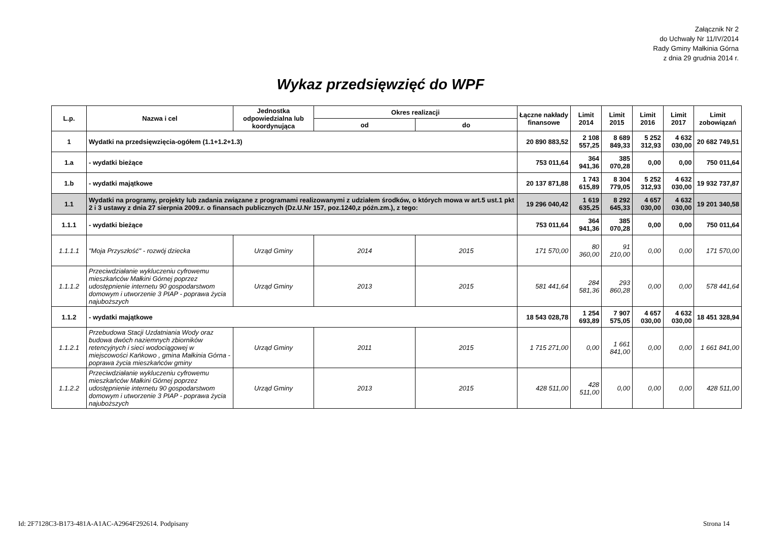Załącznik Nr 2
do Uchwały Nr 11/IV/2014
Rady Gminy Małkinia Górna
z dnia 29 grudnia 2014 r.
Wykaz przedsięwzięć do WPF
| L.p. | Nazwa i cel | Jednostka odpowiedzialna lub koordynująca | Okres realizacji | | Łączne nakłady finansowe | Limit 2014 | Limit 2015 | Limit 2016 | Limit 2017 | Limit zobowiązań |
| --- | --- | --- | --- | --- | --- | --- | --- | --- | --- | --- |
| | | | od | do | | | | | | |
| 1 | Wydatki na przedsięwzięcia-ogółem (1.1+1.2+1.3) | | | | 20 890 883,52 | 2 108 557,25 | 8 689 849,33 | 5 252 312,93 | 4 632 030,00 | 20 682 749,51 |
| 1.a | - wydatki bieżące | | | | 753 011,64 | 364 941,36 | 385 070,28 | 0,00 | 0,00 | 750 011,64 |
| 1.b | - wydatki majątkowe | | | | 20 137 871,88 | 1 743 615,89 | 8 304 779,05 | 5 252 312,93 | 4 632 030,00 | 19 932 737,87 |
| 1.1 | Wydatki na programy, projekty lub zadania związane z programami realizowanymi z udziałem środków, o których mowa w art.5 ust.1 pkt 2 i 3 ustawy z dnia 27 sierpnia 2009.r. o finansach publicznych (Dz.U.Nr 157, poz.1240,z późn.zm.), z tego: | | | | 19 296 040,42 | 1 619 635,25 | 8 292 645,33 | 4 657 030,00 | 4 632 030,00 | 19 201 340,58 |
| 1.1.1 | - wydatki bieżące | | | | 753 011,64 | 364 941,36 | 385 070,28 | 0,00 | 0,00 | 750 011,64 |
| 1.1.1.1 | "Moja Przyszłość" - rozwój dziecka | Urząd Gminy | 2014 | 2015 | 171 570,00 | 80 360,00 | 91 210,00 | 0,00 | 0,00 | 171 570,00 |
| 1.1.1.2 | Przeciwdziałanie wykluczeniu cyfrowemu mieszkańców Małkini Górnej poprzez udostępnienie internetu 90 gospodarstwom domowym i utworzenie 3 PIAP - poprawa życia najuboższych | Urząd Gminy | 2013 | 2015 | 581 441,64 | 284 581,36 | 293 860,28 | 0,00 | 0,00 | 578 441,64 |
| 1.1.2 | - wydatki majątkowe | | | | 18 543 028,78 | 1 254 693,89 | 7 907 575,05 | 4 657 030,00 | 4 632 030,00 | 18 451 328,94 |
| 1.1.2.1 | Przebudowa Stacji Uzdatniania Wody oraz budowa dwóch naziemnych zbiorników retencyjnych i sieci wodociągowej w miejscowości Kańkowo , gmina Małkinia Górna - poprawa życia mieszkańców gminy | Urząd Gminy | 2011 | 2015 | 1 715 271,00 | 0,00 | 1 661 841,00 | 0,00 | 0,00 | 1 661 841,00 |
| 1.1.2.2 | Przeciwdziałanie wykluczeniu cyfrowemu mieszkańców Małkini Górnej poprzez udostępnienie internetu 90 gospodarstwom domowym i utworzenie 3 PIAP - poprawa życia najuboższych | Urząd Gminy | 2013 | 2015 | 428 511,00 | 428 511,00 | 0,00 | 0,00 | 0,00 | 428 511,00 |
Id: 2F7128C3-B173-481A-A1AC-A2964F292614. Podpisany
Strona 14